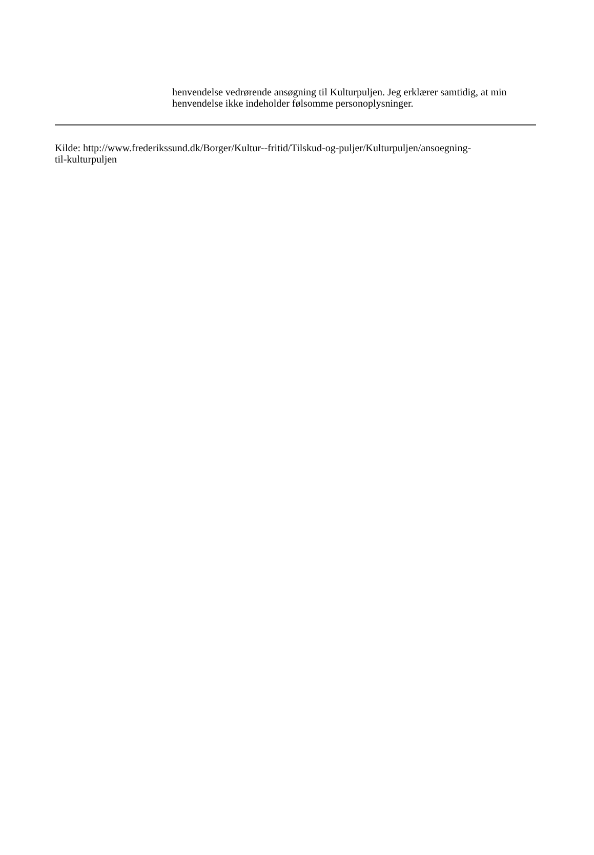henvendelse vedrørende ansøgning til Kulturpuljen. Jeg erklærer samtidig, at min henvendelse ikke indeholder følsomme personoplysninger.
Kilde: http://www.frederikssund.dk/Borger/Kultur--fritid/Tilskud-og-puljer/Kulturpuljen/ansoegning-
til-kulturpuljen